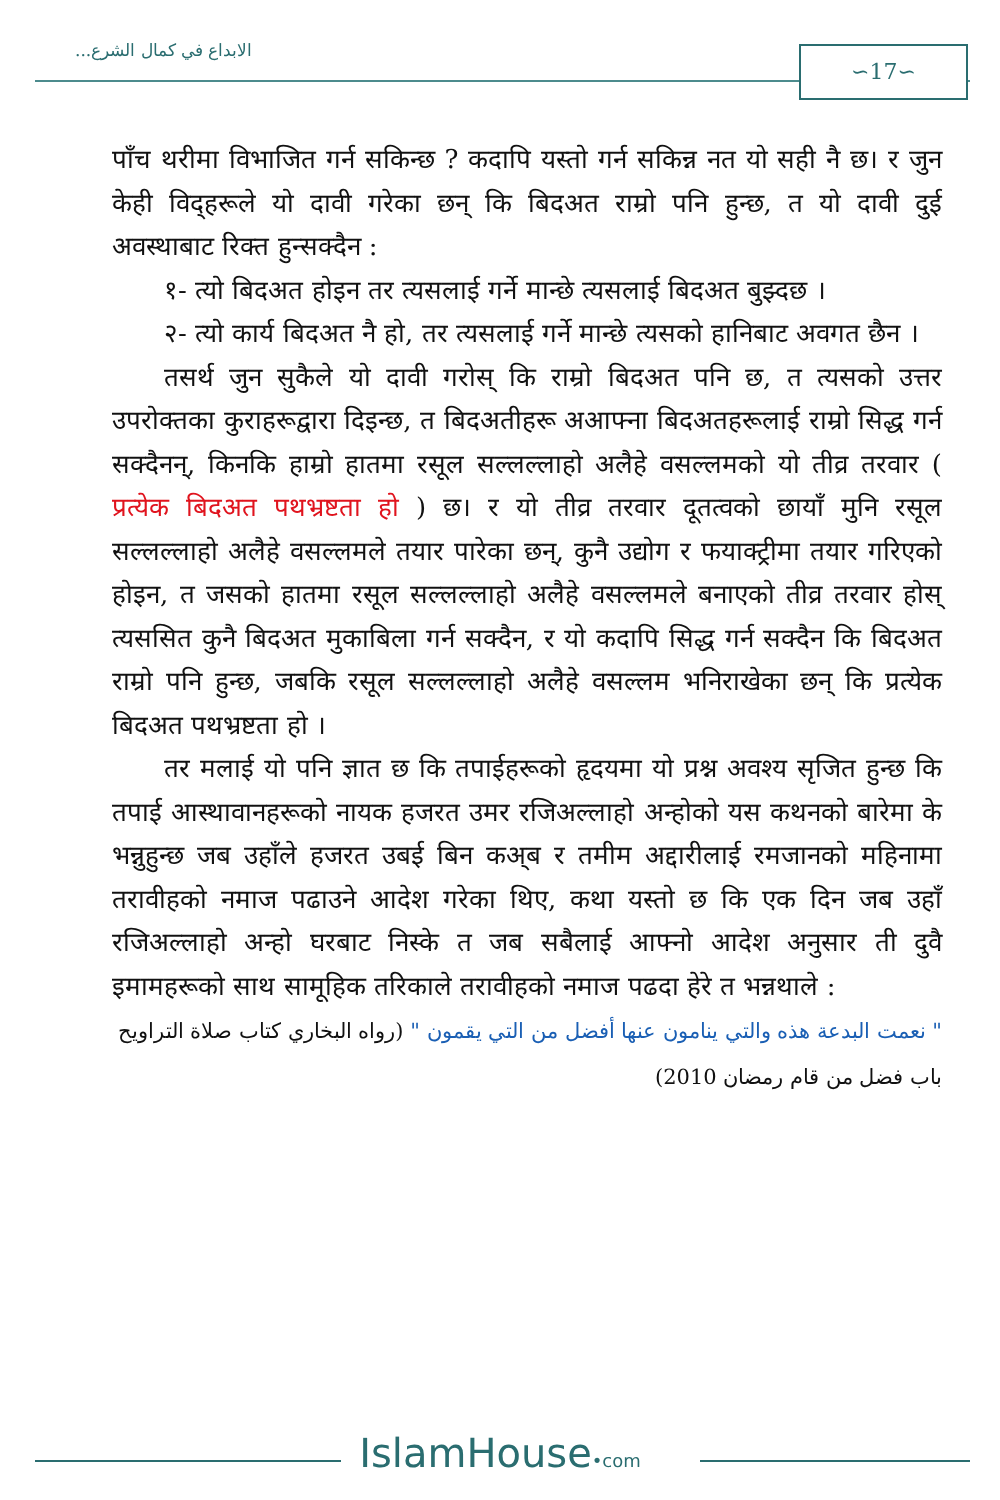الابداع في كمال الشرع... ∽17∽
पाँच थरीमा विभाजित गर्न सकिन्छ ? कदापि यस्तो गर्न सकिन्न नत यो सही नै छ। र जुन केही विद्हरूले यो दावी गरेका छन् कि बिदअत राम्रो पनि हुन्छ, त यो दावी दुई अवस्थाबाट रिक्त हुन्सक्दैन :
१- त्यो बिदअत होइन तर त्यसलाई गर्ने मान्छे त्यसलाई बिदअत बुझ्दछ ।
२- त्यो कार्य बिदअत नै हो, तर त्यसलाई गर्ने मान्छे त्यसको हानिबाट अवगत छैन ।
तसर्थ जुन सुकैले यो दावी गरोस् कि राम्रो बिदअत पनि छ, त त्यसको उत्तर उपरोक्तका कुराहरूद्वारा दिइन्छ, त बिदअतीहरू अआफ्ना बिदअतहरूलाई राम्रो सिद्ध गर्न सक्दैनन्, किनकि हाम्रो हातमा रसूल सल्लल्लाहो अलैहे वसल्लमको यो तीव्र तरवार ( प्रत्येक बिदअत पथभ्रष्टता हो ) छ। र यो तीव्र तरवार दूतत्वको छायाँ मुनि रसूल सल्लल्लाहो अलैहे वसल्लमले तयार पारेका छन्, कुनै उद्योग र फयाक्ट्रीमा तयार गरिएको होइन, त जसको हातमा रसूल सल्लल्लाहो अलैहे वसल्लमले बनाएको तीव्र तरवार होस् त्यससित कुनै बिदअत मुकाबिला गर्न सक्दैन, र यो कदापि सिद्ध गर्न सक्दैन कि बिदअत राम्रो पनि हुन्छ, जबकि रसूल सल्लल्लाहो अलैहे वसल्लम भनिराखेका छन् कि प्रत्येक बिदअत पथभ्रष्टता हो ।
तर मलाई यो पनि ज्ञात छ कि तपाईहरूको हृदयमा यो प्रश्न अवश्य सृजित हुन्छ कि तपाई आस्थावानहरूको नायक हजरत उमर रजिअल्लाहो अन्होको यस कथनको बारेमा के भन्नुहुन्छ जब उहाँले हजरत उबई बिन कअ्ब र तमीम अद्दारीलाई रमजानको महिनामा तरावीहको नमाज पढाउने आदेश गरेका थिए, कथा यस्तो छ कि एक दिन जब उहाँ रजिअल्लाहो अन्हो घरबाट निस्के त जब सबैलाई आफ्नो आदेश अनुसार ती दुवै इमामहरूको साथ सामूहिक तरिकाले तरावीहको नमाज पढदा हेरे त भन्नथाले :
" نعمت البدعة هذه والتي ينامون عنها أفضل من التي يقمون " (رواه البخاري كتاب صلاة التراويح باب فضل من قام رمضان 2010)
IslamHouse•com